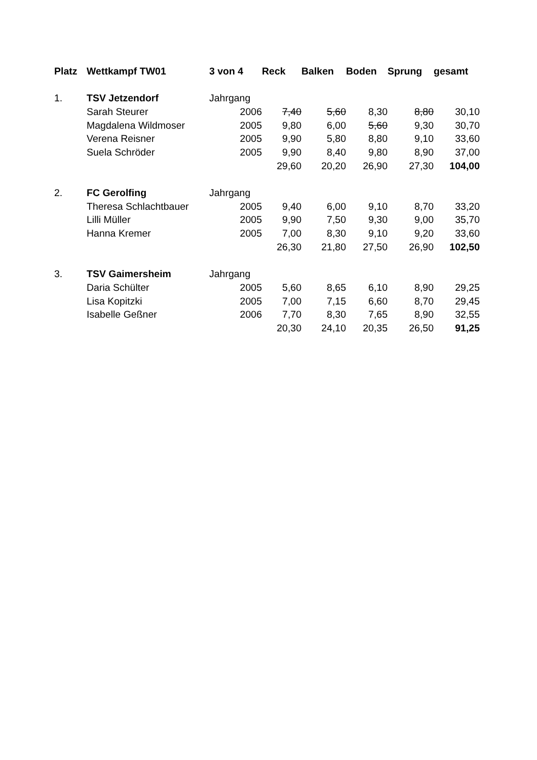| Platz | Wettkampf TW01 | 3 von 4 | Reck | Balken | Boden | Sprung | gesamt |
| --- | --- | --- | --- | --- | --- | --- | --- |
| 1. | TSV Jetzendorf | Jahrgang | | | | | |
| | Sarah Steurer | 2006 | 7,40 | 5,60 | 8,30 | 8,80 | 30,10 |
| | Magdalena Wildmoser | 2005 | 9,80 | 6,00 | 5,60 | 9,30 | 30,70 |
| | Verena Reisner | 2005 | 9,90 | 5,80 | 8,80 | 9,10 | 33,60 |
| | Suela Schröder | 2005 | 9,90 | 8,40 | 9,80 | 8,90 | 37,00 |
| | | | 29,60 | 20,20 | 26,90 | 27,30 | 104,00 |
| 2. | FC Gerolfing | Jahrgang | | | | | |
| | Theresa Schlachtbauer | 2005 | 9,40 | 6,00 | 9,10 | 8,70 | 33,20 |
| | Lilli Müller | 2005 | 9,90 | 7,50 | 9,30 | 9,00 | 35,70 |
| | Hanna Kremer | 2005 | 7,00 | 8,30 | 9,10 | 9,20 | 33,60 |
| | | | 26,30 | 21,80 | 27,50 | 26,90 | 102,50 |
| 3. | TSV Gaimersheim | Jahrgang | | | | | |
| | Daria Schülter | 2005 | 5,60 | 8,65 | 6,10 | 8,90 | 29,25 |
| | Lisa Kopitzki | 2005 | 7,00 | 7,15 | 6,60 | 8,70 | 29,45 |
| | Isabelle Geßner | 2006 | 7,70 | 8,30 | 7,65 | 8,90 | 32,55 |
| | | | 20,30 | 24,10 | 20,35 | 26,50 | 91,25 |